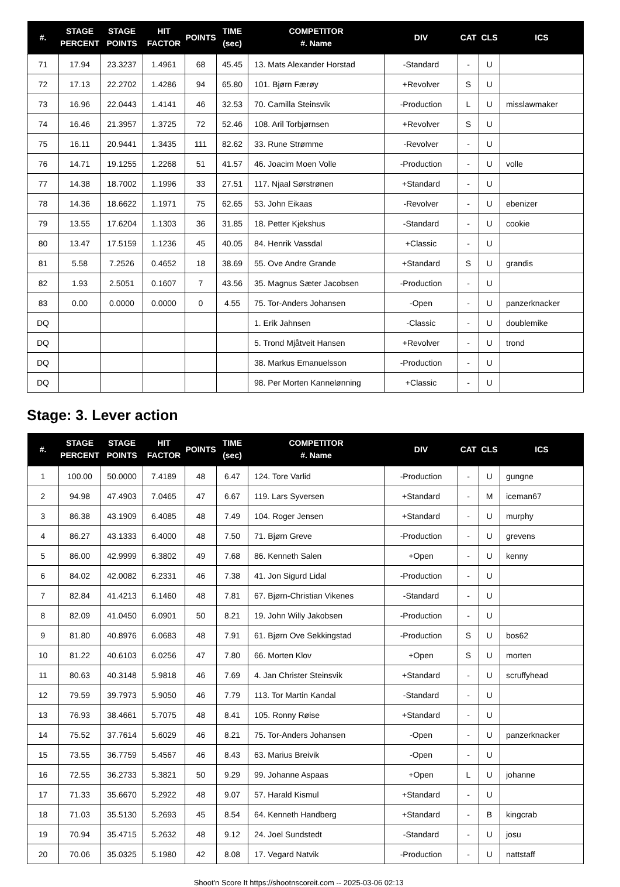| #. | STAGE PERCENT | STAGE POINTS | HIT FACTOR | POINTS | TIME (sec) | COMPETITOR #. Name | DIV | CAT | CLS | ICS |
| --- | --- | --- | --- | --- | --- | --- | --- | --- | --- | --- |
| 71 | 17.94 | 23.3237 | 1.4961 | 68 | 45.45 | 13. Mats Alexander Horstad | -Standard | - | U | |
| 72 | 17.13 | 22.2702 | 1.4286 | 94 | 65.80 | 101. Bjørn Færøy | +Revolver | S | U | |
| 73 | 16.96 | 22.0443 | 1.4141 | 46 | 32.53 | 70. Camilla Steinsvik | -Production | L | U | misslawmaker |
| 74 | 16.46 | 21.3957 | 1.3725 | 72 | 52.46 | 108. Aril Torbjørnsen | +Revolver | S | U | |
| 75 | 16.11 | 20.9441 | 1.3435 | 111 | 82.62 | 33. Rune Strømme | -Revolver | - | U | |
| 76 | 14.71 | 19.1255 | 1.2268 | 51 | 41.57 | 46. Joacim Moen Volle | -Production | - | U | volle |
| 77 | 14.38 | 18.7002 | 1.1996 | 33 | 27.51 | 117. Njaal Sørstrønen | +Standard | - | U | |
| 78 | 14.36 | 18.6622 | 1.1971 | 75 | 62.65 | 53. John Eikaas | -Revolver | - | U | ebenizer |
| 79 | 13.55 | 17.6204 | 1.1303 | 36 | 31.85 | 18. Petter Kjekshus | -Standard | - | U | cookie |
| 80 | 13.47 | 17.5159 | 1.1236 | 45 | 40.05 | 84. Henrik Vassdal | +Classic | - | U | |
| 81 | 5.58 | 7.2526 | 0.4652 | 18 | 38.69 | 55. Ove Andre Grande | +Standard | S | U | grandis |
| 82 | 1.93 | 2.5051 | 0.1607 | 7 | 43.56 | 35. Magnus Sæter Jacobsen | -Production | - | U | |
| 83 | 0.00 | 0.0000 | 0.0000 | 0 | 4.55 | 75. Tor-Anders Johansen | -Open | - | U | panzerknacker |
| DQ | | | | | | 1. Erik Jahnsen | -Classic | - | U | doublemike |
| DQ | | | | | | 5. Trond Mjåtveit Hansen | +Revolver | - | U | trond |
| DQ | | | | | | 38. Markus Emanuelsson | -Production | - | U | |
| DQ | | | | | | 98. Per Morten Kannelønning | +Classic | - | U | |
Stage: 3. Lever action
| #. | STAGE PERCENT | STAGE POINTS | HIT FACTOR | POINTS | TIME (sec) | COMPETITOR #. Name | DIV | CAT | CLS | ICS |
| --- | --- | --- | --- | --- | --- | --- | --- | --- | --- | --- |
| 1 | 100.00 | 50.0000 | 7.4189 | 48 | 6.47 | 124. Tore Varlid | -Production | - | U | gungne |
| 2 | 94.98 | 47.4903 | 7.0465 | 47 | 6.67 | 119. Lars Syversen | +Standard | - | M | iceman67 |
| 3 | 86.38 | 43.1909 | 6.4085 | 48 | 7.49 | 104. Roger Jensen | +Standard | - | U | murphy |
| 4 | 86.27 | 43.1333 | 6.4000 | 48 | 7.50 | 71. Bjørn Greve | -Production | - | U | grevens |
| 5 | 86.00 | 42.9999 | 6.3802 | 49 | 7.68 | 86. Kenneth Salen | +Open | - | U | kenny |
| 6 | 84.02 | 42.0082 | 6.2331 | 46 | 7.38 | 41. Jon Sigurd Lidal | -Production | - | U | |
| 7 | 82.84 | 41.4213 | 6.1460 | 48 | 7.81 | 67. Bjørn-Christian Vikenes | -Standard | - | U | |
| 8 | 82.09 | 41.0450 | 6.0901 | 50 | 8.21 | 19. John Willy Jakobsen | -Production | - | U | |
| 9 | 81.80 | 40.8976 | 6.0683 | 48 | 7.91 | 61. Bjørn Ove Sekkingstad | -Production | S | U | bos62 |
| 10 | 81.22 | 40.6103 | 6.0256 | 47 | 7.80 | 66. Morten Klov | +Open | S | U | morten |
| 11 | 80.63 | 40.3148 | 5.9818 | 46 | 7.69 | 4. Jan Christer Steinsvik | +Standard | - | U | scruffyhead |
| 12 | 79.59 | 39.7973 | 5.9050 | 46 | 7.79 | 113. Tor Martin Kandal | -Standard | - | U | |
| 13 | 76.93 | 38.4661 | 5.7075 | 48 | 8.41 | 105. Ronny Røise | +Standard | - | U | |
| 14 | 75.52 | 37.7614 | 5.6029 | 46 | 8.21 | 75. Tor-Anders Johansen | -Open | - | U | panzerknacker |
| 15 | 73.55 | 36.7759 | 5.4567 | 46 | 8.43 | 63. Marius Breivik | -Open | - | U | |
| 16 | 72.55 | 36.2733 | 5.3821 | 50 | 9.29 | 99. Johanne Aspaas | +Open | L | U | johanne |
| 17 | 71.33 | 35.6670 | 5.2922 | 48 | 9.07 | 57. Harald Kismul | +Standard | - | U | |
| 18 | 71.03 | 35.5130 | 5.2693 | 45 | 8.54 | 64. Kenneth Handberg | +Standard | - | B | kingcrab |
| 19 | 70.94 | 35.4715 | 5.2632 | 48 | 9.12 | 24. Joel Sundstedt | -Standard | - | U | josu |
| 20 | 70.06 | 35.0325 | 5.1980 | 42 | 8.08 | 17. Vegard Natvik | -Production | - | U | nattstaff |
Shoot'n Score It https://shootnscoreit.com -- 2025-03-06 02:13